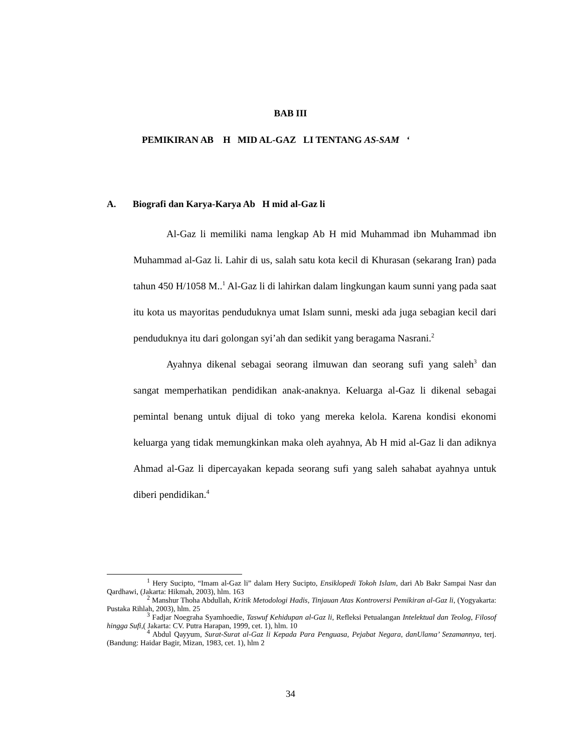BAB III
PEMIKIRAN AB H MID AL-GAZ LI TENTANG AS-SAM ‘
A. Biografi dan Karya-Karya Ab H mid al-Gaz li
Al-Gaz li memiliki nama lengkap Ab H mid Muhammad ibn Muhammad ibn Muhammad al-Gaz li. Lahir di us, salah satu kota kecil di Khurasan (sekarang Iran) pada tahun 450 H/1058 M..<sup>1</sup> Al-Gaz li di lahirkan dalam lingkungan kaum sunni yang pada saat itu kota us mayoritas penduduknya umat Islam sunni, meski ada juga sebagian kecil dari penduduknya itu dari golongan syi’ah dan sedikit yang beragama Nasrani.<sup>2</sup>
Ayahnya dikenal sebagai seorang ilmuwan dan seorang sufi yang saleh<sup>3</sup> dan sangat memperhatikan pendidikan anak-anaknya. Keluarga al-Gaz li dikenal sebagai pemintal benang untuk dijual di toko yang mereka kelola. Karena kondisi ekonomi keluarga yang tidak memungkinkan maka oleh ayahnya, Ab H mid al-Gaz li dan adiknya Ahmad al-Gaz li dipercayakan kepada seorang sufi yang saleh sahabat ayahnya untuk diberi pendidikan.<sup>4</sup>
<sup>1</sup> Hery Sucipto, “Imam al-Gaz li” dalam Hery Sucipto, Ensiklopedi Tokoh Islam, dari Ab Bakr Sampai Nasr dan Qardhawi, (Jakarta: Hikmah, 2003), hlm. 163
<sup>2</sup> Manshur Thoha Abdullah, Kritik Metodologi Hadis, Tinjauan Atas Kontroversi Pemikiran al-Gaz li, (Yogyakarta: Pustaka Rihlah, 2003), hlm. 25
<sup>3</sup> Fadjar Noegraha Syamhoedie, Taswuf Kehidupan al-Gaz li, Refleksi Petualangan Intelektual dan Teolog, Filosof hingga Sufi,( Jakarta: CV. Putra Harapan, 1999, cet. 1), hlm. 10
<sup>4</sup> Abdul Qayyum, Surat-Surat al-Gaz li Kepada Para Penguasa, Pejabat Negara, danUlama’ Sezamannya, terj. (Bandung: Haidar Bagir, Mizan, 1983, cet. 1), hlm 2
34